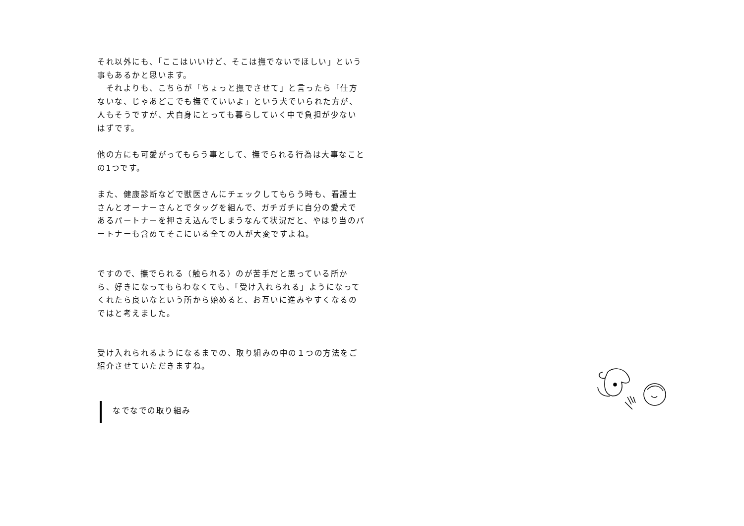それ以外にも、「ここはいいけど、そこは撫でないでほしい」という事もあるかと思います。
　それよりも、こちらが「ちょっと撫でさせて」と言ったら「仕方ないな、じゃあどこでも撫でていいよ」という犬でいられた方が、人もそうですが、犬自身にとっても暮らしていく中で負担が少ないはずです。
他の方にも可愛がってもらう事として、撫でられる行為は大事なことの1つです。
また、健康診断などで獣医さんにチェックしてもらう時も、看護士さんとオーナーさんとでタッグを組んで、ガチガチに自分の愛犬であるパートナーを押さえ込んでしまうなんて状況だと、やはり当のパートナーも含めてそこにいる全ての人が大変ですよね。
ですので、撫でられる（触られる）のが苦手だと思っている所から、好きになってもらわなくても、「受け入れられる」ようになってくれたら良いなという所から始めると、お互いに進みやすくなるのではと考えました。
受け入れられるようになるまでの、取り組みの中の１つの方法をご紹介させていただきますね。
なでなでの取り組み